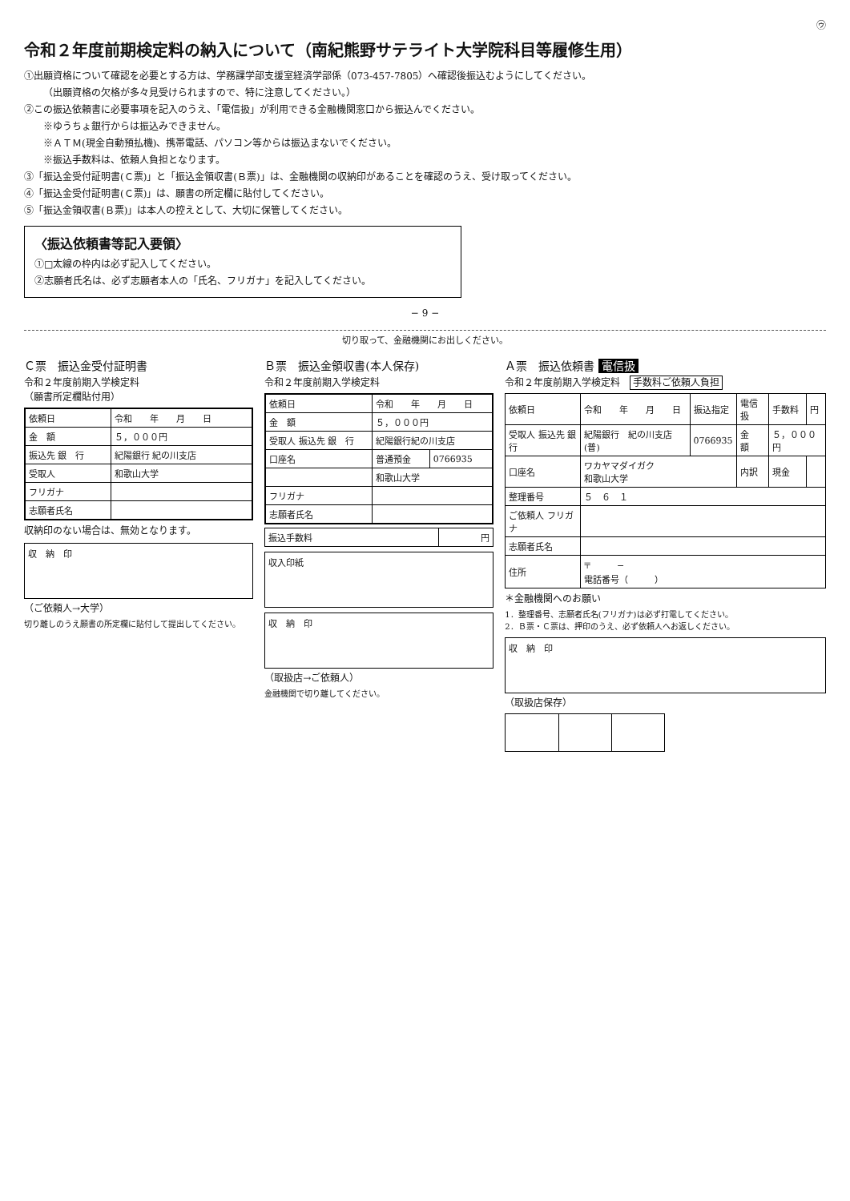㋒
令和２年度前期検定料の納入について（南紀熊野サテライト大学院科目等履修生用）
①出願資格について確認を必要とする方は、学務課学部支援室経済学部係（073-457-7805）へ確認後振込むようにしてください。
（出願資格の欠格が多々見受けられますので、特に注意してください。）
②この振込依頼書に必要事項を記入のうえ、「電信扱」が利用できる金融機関窓口から振込んでください。
※ゆうちょ銀行からは振込みできません。
※ＡＴＭ(現金自動預払機)、携帯電話、パソコン等からは振込まないでください。
※振込手数料は、依頼人負担となります。
③「振込金受付証明書(Ｃ票)」と「振込金領収書(Ｂ票)」は、金融機関の収納印があることを確認のうえ、受け取ってください。
④「振込金受付証明書(Ｃ票)」は、願書の所定欄に貼付してください。
⑤「振込金領収書(Ｂ票)」は本人の控えとして、大切に保管してください。
〈振込依頼書等記入要領〉
①□太線の枠内は必ず記入してください。
②志願者氏名は、必ず志願者本人の「氏名、フリガナ」を記入してください。
− 9 −
切り取って、金融機関にお出しください。
Ｃ票　振込金受付証明書
令和２年度前期入学検定料
（願書所定欄貼付用）
| 依頼日 | 令和 年 月 日 |
| 金 額 | ５，０００円 |
| 振込先 銀 行 | 紀陽銀行 紀の川支店 |
| 受取人 | 和歌山大学 |
| フリガナ | |
| 志願者氏名 | |
収納印のない場合は、無効となります。
収　納　印
（ご依頼人→大学）
切り離しのうえ願書の所定欄に貼付して提出してください。
Ｂ票　振込金領収書(本人保存)
令和２年度前期入学検定料
| 依頼日 | 令和 年 月 日 | |
| 金 額 | ５，０００円 | |
| 受取人 振込先 銀 行 | 紀陽銀行紀の川支店 | |
| 口座名 | 普通預金 | 0766935 |
| | 和歌山大学 | |
| フリガナ | | |
| 志願者氏名 | | |
| 振込手数料 | 円 |
収入印紙
収　納　印
（取扱店→ご依頼人）
金融機関で切り離してください。
Ａ票　振込依頼書 電信扱
令和２年度前期入学検定料　手数料ご依頼人負担
| 依頼日 | 令和 年 月 日 | 振込指定 | 電信扱 | 手数料 | 円 |
| --- | --- | --- | --- | --- | --- |
| 受取人 振込先 銀行 | 紀陽銀行 紀の川支店 (普) | 0766935 | 金 額 | ５，０００円 | |
| 口座名 | ワカヤマダイガク 和歌山大学 | | 内訳 | 現金 | |
| 整理番号 | ５ ６ １ | | | | |
| ご依頼人 フリガナ | | | | | |
| 志願者氏名 | | | | | |
| 住所 | 〒 − 電話番号（ ） | | | | |
＊金融機関へのお願い
1．整理番号、志願者氏名(フリガナ)は必ず打電してください。
2．Ｂ票・Ｃ票は、押印のうえ、必ず依頼人へお返しください。
収　納　印
（取扱店保存）